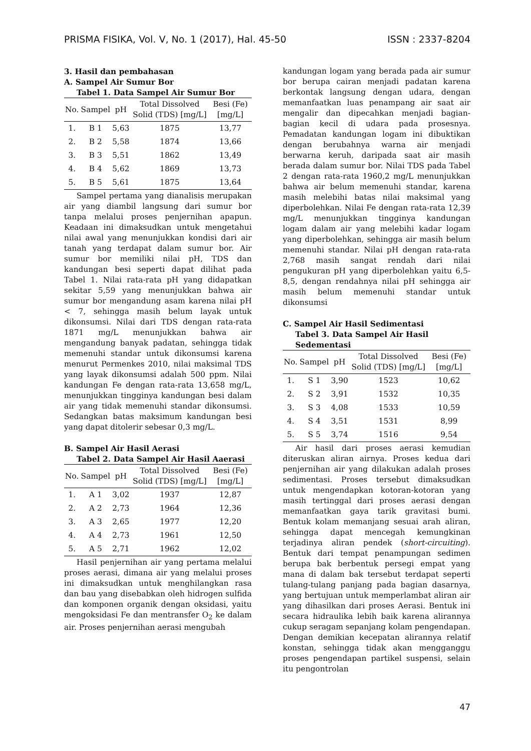PRISMA FISIKA, Vol. V, No. 1 (2017), Hal. 45-50 ISSN : 2337-8204
3. Hasil dan pembahasan
A. Sampel Air Sumur Bor
Tabel 1. Data Sampel Air Sumur Bor
| No. | Sampel | pH | Total Dissolved Solid (TDS) [mg/L] | Besi (Fe) [mg/L] |
| --- | --- | --- | --- | --- |
| 1. | B 1 | 5,63 | 1875 | 13,77 |
| 2. | B 2 | 5,58 | 1874 | 13,66 |
| 3. | B 3 | 5,51 | 1862 | 13,49 |
| 4. | B 4 | 5,62 | 1869 | 13,73 |
| 5. | B 5 | 5,61 | 1875 | 13,64 |
Sampel pertama yang dianalisis merupakan air yang diambil langsung dari sumur bor tanpa melalui proses penjernihan apapun. Keadaan ini dimaksudkan untuk mengetahui nilai awal yang menunjukkan kondisi dari air tanah yang terdapat dalam sumur bor. Air sumur bor memiliki nilai pH, TDS dan kandungan besi seperti dapat dilihat pada Tabel 1. Nilai rata-rata pH yang didapatkan sekitar 5,59 yang menunjukkan bahwa air sumur bor mengandung asam karena nilai pH < 7, sehingga masih belum layak untuk dikonsumsi. Nilai dari TDS dengan rata-rata 1871 mg/L menunjukkan bahwa air mengandung banyak padatan, sehingga tidak memenuhi standar untuk dikonsumsi karena menurut Permenkes 2010, nilai maksimal TDS yang layak dikonsumsi adalah 500 ppm. Nilai kandungan Fe dengan rata-rata 13,658 mg/L, menunjukkan tingginya kandungan besi dalam air yang tidak memenuhi standar dikonsumsi. Sedangkan batas maksimum kandungan besi yang dapat ditolerir sebesar 0,3 mg/L.
B. Sampel Air Hasil Aerasi
Tabel 2. Data Sampel Air Hasil Aaerasi
| No. | Sampel | pH | Total Dissolved Solid (TDS) [mg/L] | Besi (Fe) [mg/L] |
| --- | --- | --- | --- | --- |
| 1. | A 1 | 3,02 | 1937 | 12,87 |
| 2. | A 2 | 2,73 | 1964 | 12,36 |
| 3. | A 3 | 2,65 | 1977 | 12,20 |
| 4. | A 4 | 2,73 | 1961 | 12,50 |
| 5. | A 5 | 2,71 | 1962 | 12,02 |
Hasil penjernihan air yang pertama melalui proses aerasi, dimana air yang melalui proses ini dimaksudkan untuk menghilangkan rasa dan bau yang disebabkan oleh hidrogen sulfida dan komponen organik dengan oksidasi, yaitu mengoksidasi Fe dan mentransfer O<sub>2</sub> ke dalam air. Proses penjernihan aerasi mengubah
kandungan logam yang berada pada air sumur bor berupa cairan menjadi padatan karena berkontak langsung dengan udara, dengan memanfaatkan luas penampang air saat air mengalir dan dipecahkan menjadi bagian-bagian kecil di udara pada prosesnya. Pemadatan kandungan logam ini dibuktikan dengan berubahnya warna air menjadi berwarna keruh, daripada saat air masih berada dalam sumur bor. Nilai TDS pada Tabel 2 dengan rata-rata 1960,2 mg/L menunjukkan bahwa air belum memenuhi standar, karena masih melebihi batas nilai maksimal yang diperbolehkan. Nilai Fe dengan rata-rata 12,39 mg/L menunjukkan tingginya kandungan logam dalam air yang melebihi kadar logam yang diperbolehkan, sehingga air masih belum memenuhi standar. Nilai pH dengan rata-rata 2,768 masih sangat rendah dari nilai pengukuran pH yang diperbolehkan yaitu 6,5-8,5, dengan rendahnya nilai pH sehingga air masih belum memenuhi standar untuk dikonsumsi
C. Sampel Air Hasil Sedimentasi
Tabel 3. Data Sampel Air Hasil Sedementasi
| No. | Sampel | pH | Total Dissolved Solid (TDS) [mg/L] | Besi (Fe) [mg/L] |
| --- | --- | --- | --- | --- |
| 1. | S 1 | 3,90 | 1523 | 10,62 |
| 2. | S 2 | 3,91 | 1532 | 10,35 |
| 3. | S 3 | 4,08 | 1533 | 10,59 |
| 4. | S 4 | 3,51 | 1531 | 8,99 |
| 5. | S 5 | 3,74 | 1516 | 9,54 |
Air hasil dari proses aerasi kemudian diteruskan aliran airnya. Proses kedua dari penjernihan air yang dilakukan adalah proses sedimentasi. Proses tersebut dimaksudkan untuk mengendapkan kotoran-kotoran yang masih tertinggal dari proses aerasi dengan memanfaatkan gaya tarik gravitasi bumi. Bentuk kolam memanjang sesuai arah aliran, sehingga dapat mencegah kemungkinan terjadinya aliran pendek (short-circuiting). Bentuk dari tempat penampungan sedimen berupa bak berbentuk persegi empat yang mana di dalam bak tersebut terdapat seperti tulang-tulang panjang pada bagian dasarnya, yang bertujuan untuk memperlambat aliran air yang dihasilkan dari proses Aerasi. Bentuk ini secara hidraulika lebih baik karena alirannya cukup seragam sepanjang kolam pengendapan. Dengan demikian kecepatan alirannya relatif konstan, sehingga tidak akan mengganggu proses pengendapan partikel suspensi, selain itu pengontrolan
47